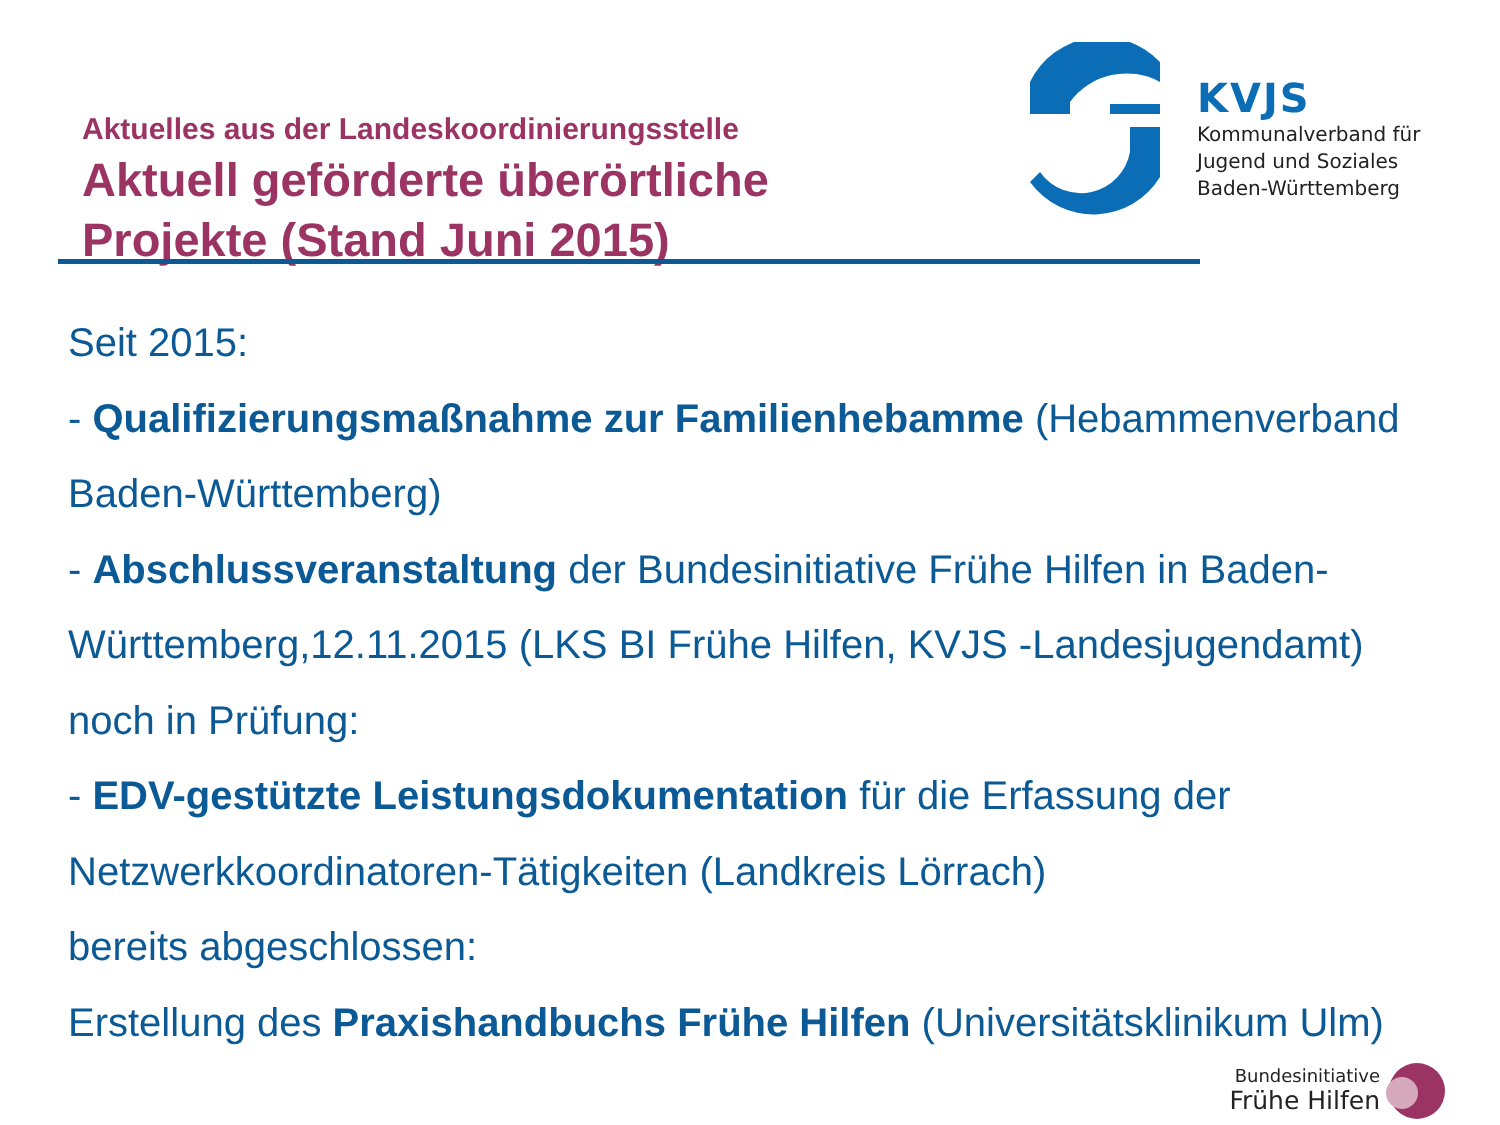Aktuelles aus der Landeskoordinierungsstelle
Aktuell geförderte überörtliche
Projekte (Stand Juni 2015)
KVJS
Kommunalverband für
Jugend und Soziales
Baden-Württemberg
Seit 2015:
- Qualifizierungsmaßnahme zur Familienhebamme (Hebammenverband Baden-Württemberg)
- Abschlussveranstaltung der Bundesinitiative Frühe Hilfen in Baden-Württemberg,12.11.2015 (LKS BI Frühe Hilfen, KVJS -Landesjugendamt)
noch in Prüfung:
- EDV-gestützte Leistungsdokumentation für die Erfassung der Netzwerkkoordinatoren-Tätigkeiten (Landkreis Lörrach)
bereits abgeschlossen:
Erstellung des Praxishandbuchs Frühe Hilfen (Universitätsklinikum Ulm)
Bundesinitiative
Frühe Hilfen